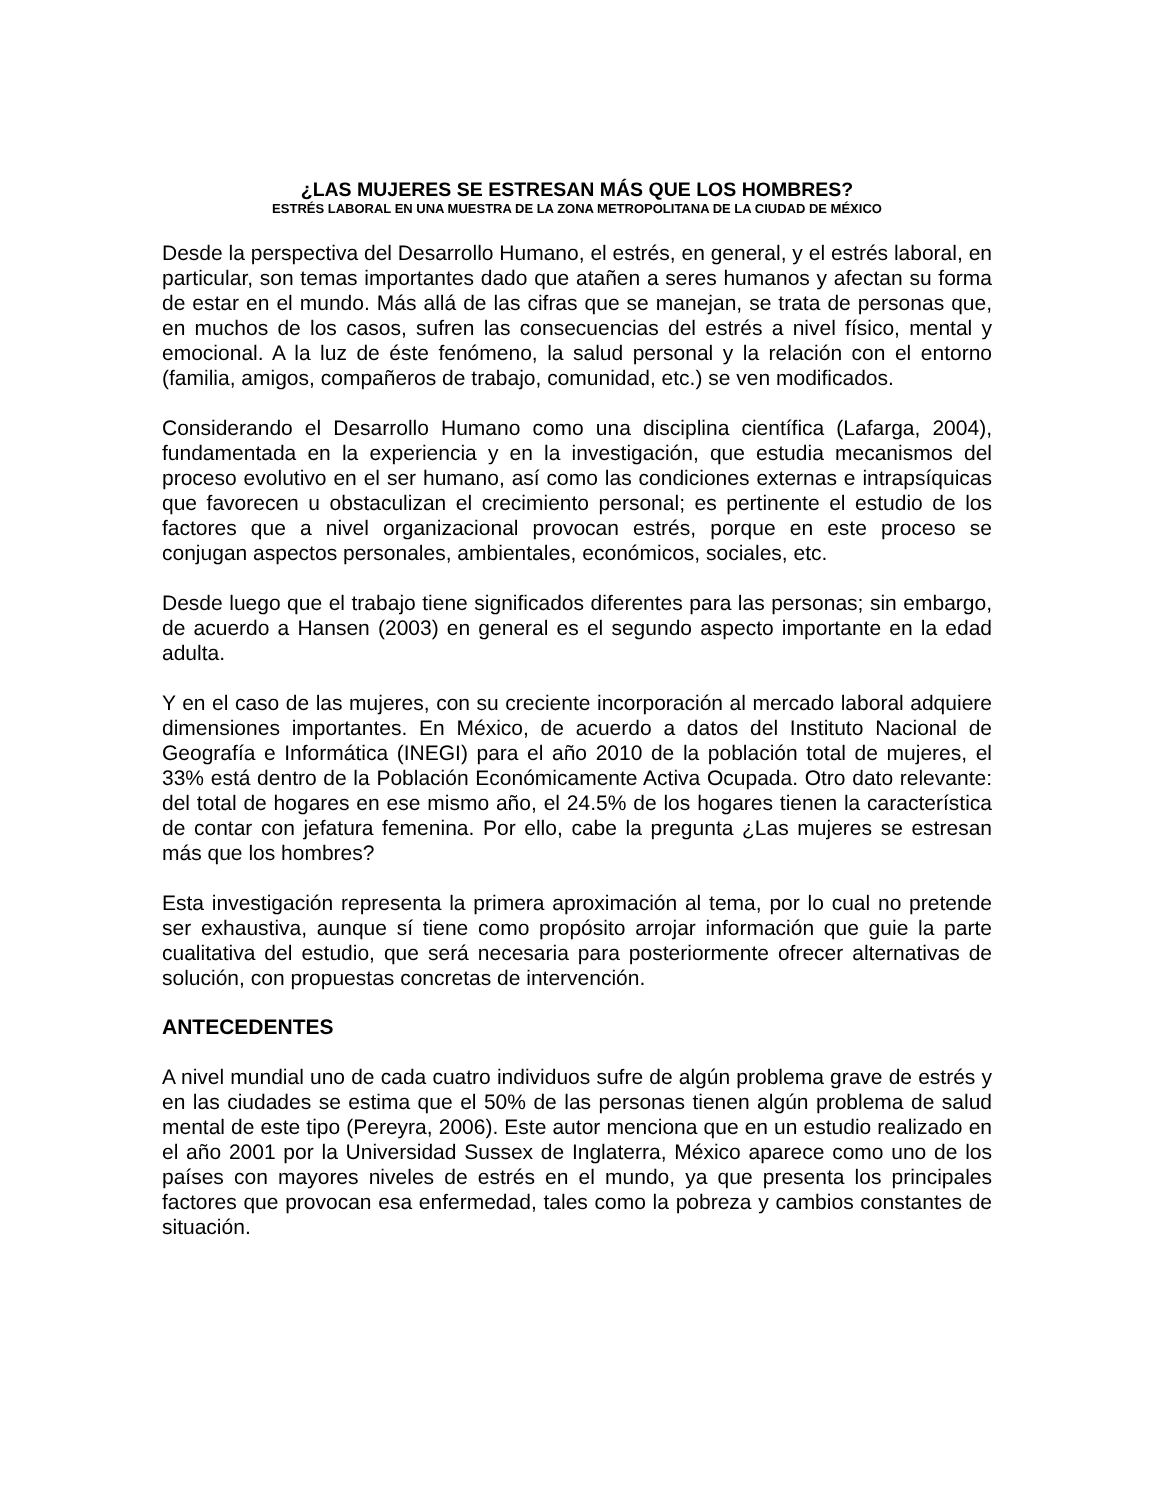¿LAS MUJERES SE ESTRESAN MÁS QUE LOS HOMBRES?
ESTRÉS LABORAL EN UNA MUESTRA DE LA ZONA METROPOLITANA DE LA CIUDAD DE MÉXICO
Desde la perspectiva del Desarrollo Humano, el estrés, en general, y el estrés laboral, en particular, son temas importantes dado que atañen a seres humanos y afectan su forma de estar en el mundo. Más allá de las cifras que se manejan, se trata de personas que, en muchos de los casos, sufren las consecuencias del estrés a nivel físico, mental y emocional. A la luz de éste fenómeno, la salud personal y la relación con el entorno (familia, amigos, compañeros de trabajo, comunidad, etc.) se ven modificados.
Considerando el Desarrollo Humano como una disciplina científica (Lafarga, 2004), fundamentada en la experiencia y en la investigación, que estudia mecanismos del proceso evolutivo en el ser humano, así como las condiciones externas e intrapsíquicas que favorecen u obstaculizan el crecimiento personal; es pertinente el estudio de los factores que a nivel organizacional provocan estrés, porque en este proceso se conjugan aspectos personales, ambientales, económicos, sociales, etc.
Desde luego que el trabajo tiene significados diferentes para las personas; sin embargo, de acuerdo a Hansen (2003) en general es el segundo aspecto importante en la edad adulta.
Y en el caso de las mujeres, con su creciente incorporación al mercado laboral adquiere dimensiones importantes. En México, de acuerdo a datos del Instituto Nacional de Geografía e Informática (INEGI) para el año 2010 de la población total de mujeres, el 33% está dentro de la Población Económicamente Activa Ocupada. Otro dato relevante: del total de hogares en ese mismo año, el 24.5% de los hogares tienen la característica de contar con jefatura femenina. Por ello, cabe la pregunta ¿Las mujeres se estresan más que los hombres?
Esta investigación representa la primera aproximación al tema, por lo cual no pretende ser exhaustiva, aunque sí tiene como propósito arrojar información que guie la parte cualitativa del estudio, que será necesaria para posteriormente ofrecer alternativas de solución, con propuestas concretas de intervención.
ANTECEDENTES
A nivel mundial uno de cada cuatro individuos sufre de algún problema grave de estrés y en las ciudades se estima que el 50% de las personas tienen algún problema de salud mental de este tipo (Pereyra, 2006). Este autor menciona que en un estudio realizado en el año 2001 por la Universidad Sussex de Inglaterra, México aparece como uno de los países con mayores niveles de estrés en el mundo, ya que presenta los principales factores que provocan esa enfermedad, tales como la pobreza y cambios constantes de situación.